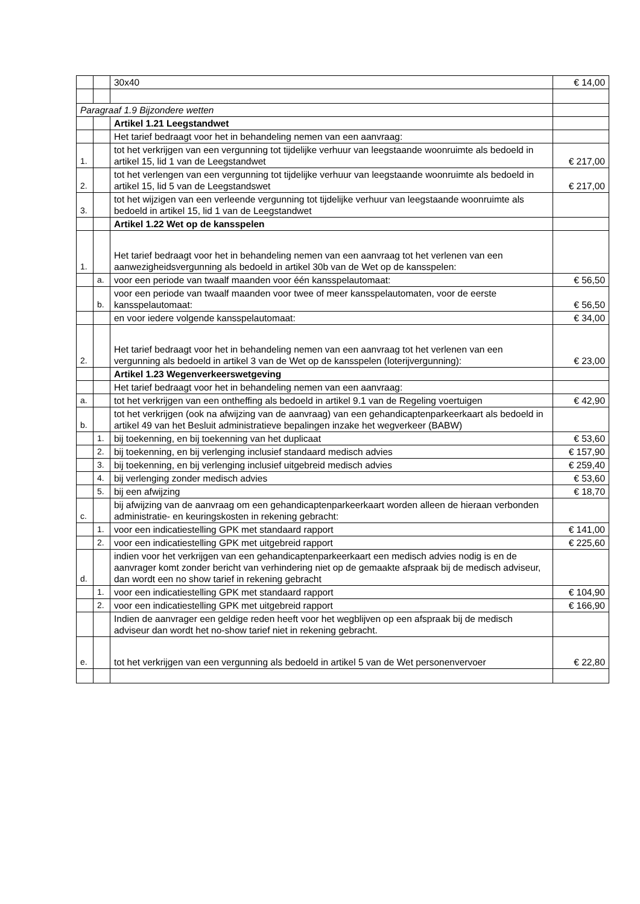| | | 30x40 | € 14,00 |
| Paragraaf 1.9 Bijzondere wetten | | | |
| | | Artikel 1.21 Leegstandwet | |
| | | Het tarief bedraagt voor het in behandeling nemen van een aanvraag: | |
| 1. | | tot het verkrijgen van een vergunning tot tijdelijke verhuur van leegstaande woonruimte als bedoeld in artikel 15, lid 1 van de Leegstandwet | € 217,00 |
| 2. | | tot het verlengen van een vergunning tot tijdelijke verhuur van leegstaande woonruimte als bedoeld in artikel 15, lid 5 van de Leegstandswet | € 217,00 |
| 3. | | tot het wijzigen van een verleende vergunning tot tijdelijke verhuur van leegstaande woonruimte als bedoeld in artikel 15, lid 1 van de Leegstandwet | |
| | | Artikel 1.22 Wet op de kansspelen | |
| 1. | | Het tarief bedraagt voor het in behandeling nemen van een aanvraag tot het verlenen van een aanwezigheidsvergunning als bedoeld in artikel 30b van de Wet op de kansspelen: | |
| | a. | voor een periode van twaalf maanden voor één kansspelautomaat: | € 56,50 |
| | b. | voor een periode van twaalf maanden voor twee of meer kansspelautomaten, voor de eerste kansspelautomaat: | € 56,50 |
| | | en voor iedere volgende kansspelautomaat: | € 34,00 |
| 2. | | Het tarief bedraagt voor het in behandeling nemen van een aanvraag tot het verlenen van een vergunning als bedoeld in artikel 3 van de Wet op de kansspelen (loterijvergunning): | € 23,00 |
| | | Artikel 1.23 Wegenverkeerswetgeving | |
| | | Het tarief bedraagt voor het in behandeling nemen van een aanvraag: | |
| a. | | tot het verkrijgen van een ontheffing als bedoeld in artikel 9.1 van de Regeling voertuigen | € 42,90 |
| b. | | tot het verkrijgen (ook na afwijzing van de aanvraag) van een gehandicaptenparkeerkaart als bedoeld in artikel 49 van het Besluit administratieve bepalingen inzake het wegverkeer (BABW) | |
| | 1. | bij toekenning, en bij toekenning van het duplicaat | € 53,60 |
| | 2. | bij toekenning, en bij verlenging inclusief standaard medisch advies | € 157,90 |
| | 3. | bij toekenning, en bij verlenging inclusief uitgebreid medisch advies | € 259,40 |
| | 4. | bij verlenging zonder medisch advies | € 53,60 |
| | 5. | bij een afwijzing | € 18,70 |
| c. | | bij afwijzing van de aanvraag om een gehandicaptenparkeerkaart worden alleen de hieraan verbonden administratie- en keuringskosten in rekening gebracht: | |
| | 1. | voor een indicatiestelling GPK met standaard rapport | € 141,00 |
| | 2. | voor een indicatiestelling GPK met uitgebreid rapport | € 225,60 |
| d. | | indien voor het verkrijgen van een gehandicaptenparkeerkaart een medisch advies nodig is en de aanvrager komt zonder bericht van verhindering niet op de gemaakte afspraak bij de medisch adviseur, dan wordt een no show tarief in rekening gebracht | |
| | 1. | voor een indicatiestelling GPK met standaard rapport | € 104,90 |
| | 2. | voor een indicatiestelling GPK met uitgebreid rapport | € 166,90 |
| | | Indien de aanvrager een geldige reden heeft voor het wegblijven op een afspraak bij de medisch adviseur dan wordt het no-show tarief niet in rekening gebracht. | |
| e. | | tot het verkrijgen van een vergunning als bedoeld in artikel 5 van de Wet personenvervoer | € 22,80 |